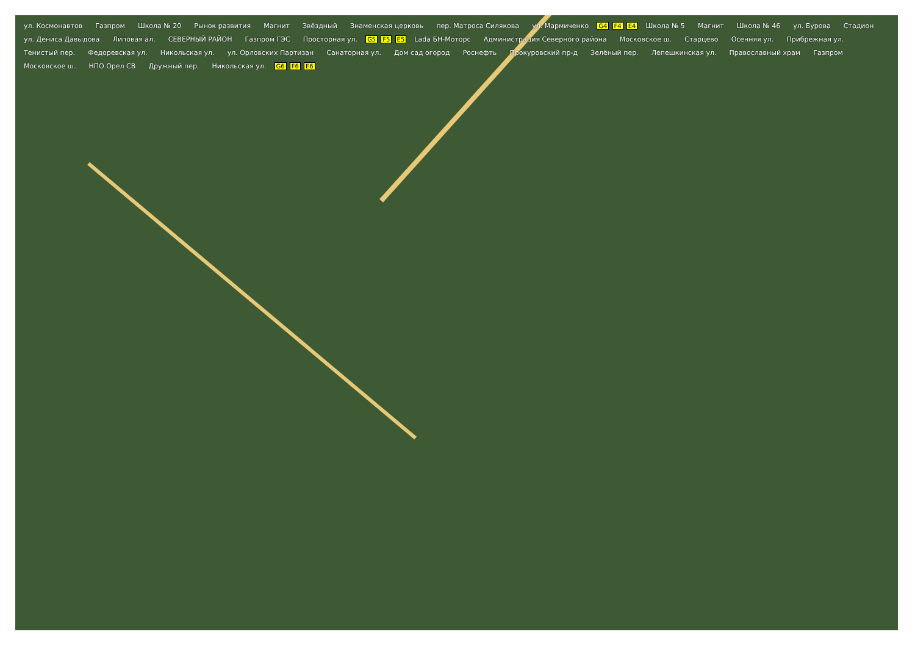ул. Космонавтов Газпром Школа № 20 Рынок развития Магнит Звёздный Знаменская церковь пер. Матроса Силякова ул. Мармиченко G4 F4 E4 Школа № 5 Магнит Школа № 46 ул. Бурова Стадион ул. Дениса Давыдова Липовая ал. СЕВЕРНЫЙ РАЙОН Газпром ГЭС Просторная ул. G5 F5 E5 Lada БН-Моторс Администрация Северного района Московское ш. Старцево Осенняя ул. Прибрежная ул. Тенистый пер. Федоревская ул. Никольская ул. ул. Орловских Партизан Санаторная ул. Дом сад огород Роснефть Прокуровский пр-д Зелёный пер. Лепешкинская ул. Православный храм Газпром Московское ш. НПО Орел СВ Дружный пер. Никольская ул. G6 F6 E6